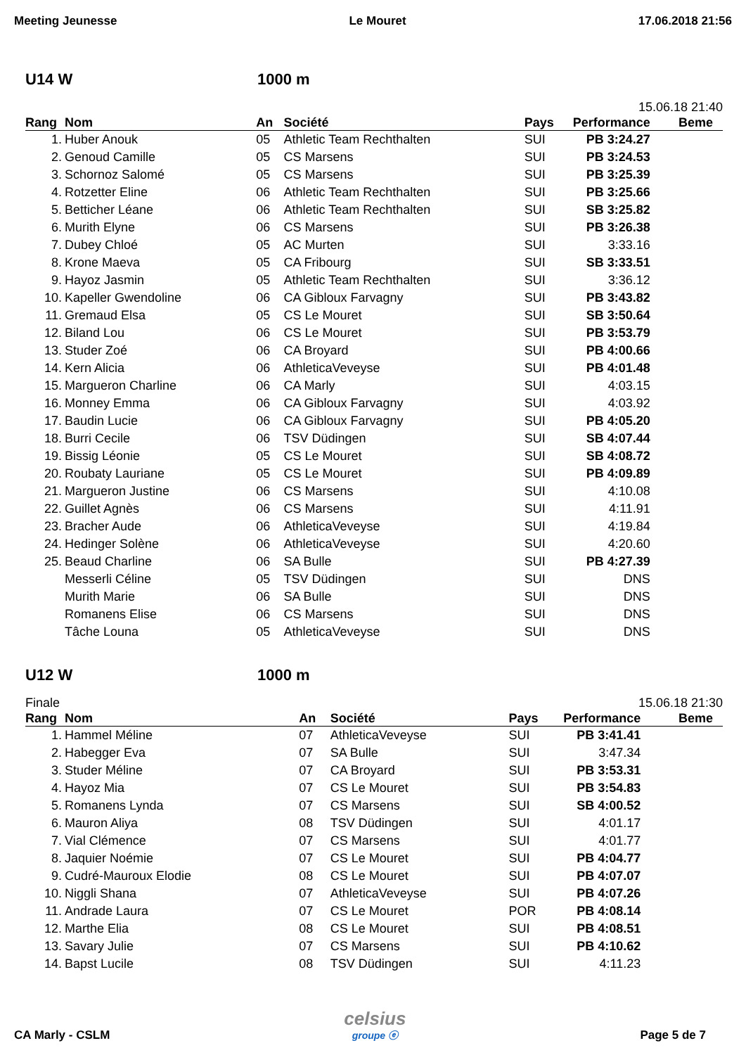Meeting Jeunesse Le Mouret 17.06.2018 21:56
U14 W 1000 m
15.06.18 21:40
| Rang | Nom | An | Société | Pays | Performance | Beme |
| --- | --- | --- | --- | --- | --- | --- |
| 1. | Huber Anouk | 05 | Athletic Team Rechthalten | SUI | PB 3:24.27 | |
| 2. | Genoud Camille | 05 | CS Marsens | SUI | PB 3:24.53 | |
| 3. | Schornoz Salomé | 05 | CS Marsens | SUI | PB 3:25.39 | |
| 4. | Rotzetter Eline | 06 | Athletic Team Rechthalten | SUI | PB 3:25.66 | |
| 5. | Betticher Léane | 06 | Athletic Team Rechthalten | SUI | SB 3:25.82 | |
| 6. | Murith Elyne | 06 | CS Marsens | SUI | PB 3:26.38 | |
| 7. | Dubey Chloé | 05 | AC Murten | SUI | 3:33.16 | |
| 8. | Krone Maeva | 05 | CA Fribourg | SUI | SB 3:33.51 | |
| 9. | Hayoz Jasmin | 05 | Athletic Team Rechthalten | SUI | 3:36.12 | |
| 10. | Kapeller Gwendoline | 06 | CA Gibloux Farvagny | SUI | PB 3:43.82 | |
| 11. | Gremaud Elsa | 05 | CS Le Mouret | SUI | SB 3:50.64 | |
| 12. | Biland Lou | 06 | CS Le Mouret | SUI | PB 3:53.79 | |
| 13. | Studer Zoé | 06 | CA Broyard | SUI | PB 4:00.66 | |
| 14. | Kern Alicia | 06 | AthleticaVeveyse | SUI | PB 4:01.48 | |
| 15. | Margueron Charline | 06 | CA Marly | SUI | 4:03.15 | |
| 16. | Monney Emma | 06 | CA Gibloux Farvagny | SUI | 4:03.92 | |
| 17. | Baudin Lucie | 06 | CA Gibloux Farvagny | SUI | PB 4:05.20 | |
| 18. | Burri Cecile | 06 | TSV Düdingen | SUI | SB 4:07.44 | |
| 19. | Bissig Léonie | 05 | CS Le Mouret | SUI | SB 4:08.72 | |
| 20. | Roubaty Lauriane | 05 | CS Le Mouret | SUI | PB 4:09.89 | |
| 21. | Margueron Justine | 06 | CS Marsens | SUI | 4:10.08 | |
| 22. | Guillet Agnès | 06 | CS Marsens | SUI | 4:11.91 | |
| 23. | Bracher Aude | 06 | AthleticaVeveyse | SUI | 4:19.84 | |
| 24. | Hedinger Solène | 06 | AthleticaVeveyse | SUI | 4:20.60 | |
| 25. | Beaud Charline | 06 | SA Bulle | SUI | PB 4:27.39 | |
| | Messerli Céline | 05 | TSV Düdingen | SUI | DNS | |
| | Murith Marie | 06 | SA Bulle | SUI | DNS | |
| | Romanens Elise | 06 | CS Marsens | SUI | DNS | |
| | Tâche Louna | 05 | AthleticaVeveyse | SUI | DNS | |
U12 W 1000 m
Finale 15.06.18 21:30
| Rang | Nom | An | Société | Pays | Performance | Beme |
| --- | --- | --- | --- | --- | --- | --- |
| 1. | Hammel Méline | 07 | AthleticaVeveyse | SUI | PB 3:41.41 | |
| 2. | Habegger Eva | 07 | SA Bulle | SUI | 3:47.34 | |
| 3. | Studer Méline | 07 | CA Broyard | SUI | PB 3:53.31 | |
| 4. | Hayoz Mia | 07 | CS Le Mouret | SUI | PB 3:54.83 | |
| 5. | Romanens Lynda | 07 | CS Marsens | SUI | SB 4:00.52 | |
| 6. | Mauron Aliya | 08 | TSV Düdingen | SUI | 4:01.17 | |
| 7. | Vial Clémence | 07 | CS Marsens | SUI | 4:01.77 | |
| 8. | Jaquier Noémie | 07 | CS Le Mouret | SUI | PB 4:04.77 | |
| 9. | Cudré-Mauroux Elodie | 08 | CS Le Mouret | SUI | PB 4:07.07 | |
| 10. | Niggli Shana | 07 | AthleticaVeveyse | SUI | PB 4:07.26 | |
| 11. | Andrade Laura | 07 | CS Le Mouret | POR | PB 4:08.14 | |
| 12. | Marthe Elia | 08 | CS Le Mouret | SUI | PB 4:08.51 | |
| 13. | Savary Julie | 07 | CS Marsens | SUI | PB 4:10.62 | |
| 14. | Bapst Lucile | 08 | TSV Düdingen | SUI | 4:11.23 | |
CA Marly - CSLM celsius
groupe ⓔ Page 5 de 7